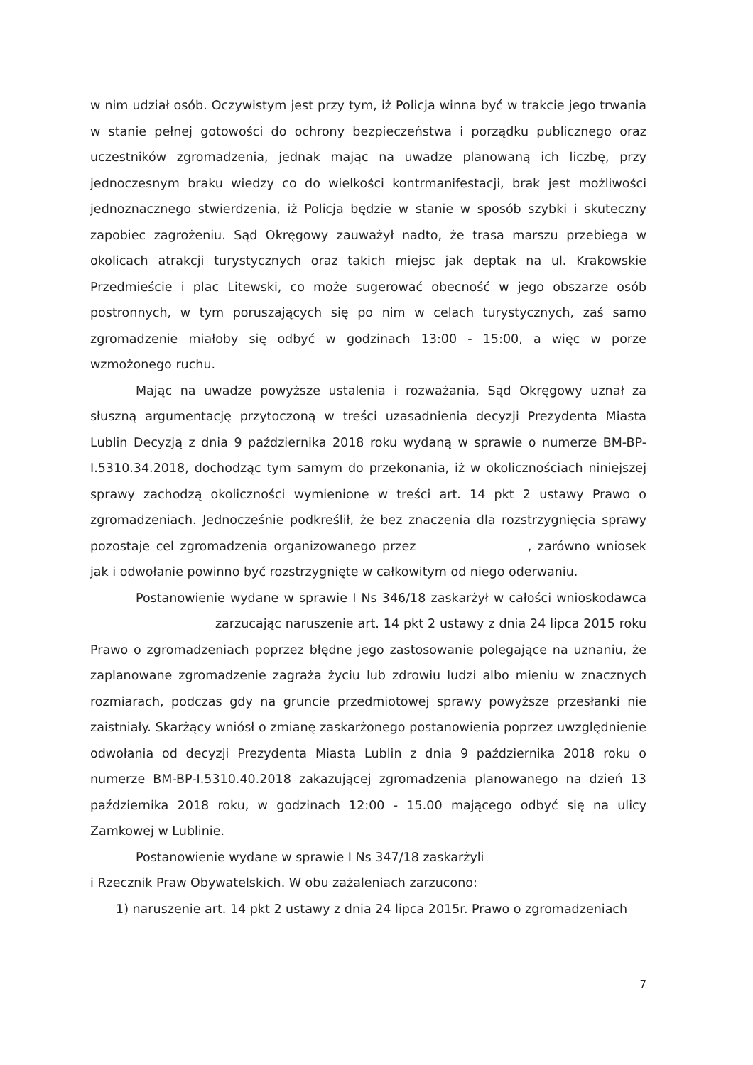w nim udział osób. Oczywistym jest przy tym, iż Policja winna być w trakcie jego trwania w stanie pełnej gotowości do ochrony bezpieczeństwa i porządku publicznego oraz uczestników zgromadzenia, jednak mając na uwadze planowaną ich liczbę, przy jednoczesnym braku wiedzy co do wielkości kontrmanifestacji, brak jest możliwości jednoznacznego stwierdzenia, iż Policja będzie w stanie w sposób szybki i skuteczny zapobiec zagrożeniu. Sąd Okręgowy zauważył nadto, że trasa marszu przebiega w okolicach atrakcji turystycznych oraz takich miejsc jak deptak na ul. Krakowskie Przedmieście i plac Litewski, co może sugerować obecność w jego obszarze osób postronnych, w tym poruszających się po nim w celach turystycznych, zaś samo zgromadzenie miałoby się odbyć w godzinach 13:00 - 15:00, a więc w porze wzmożonego ruchu.
Mając na uwadze powyższe ustalenia i rozważania, Sąd Okręgowy uznał za słuszną argumentację przytoczoną w treści uzasadnienia decyzji Prezydenta Miasta Lublin Decyzją z dnia 9 października 2018 roku wydaną w sprawie o numerze BM-BP-I.5310.34.2018, dochodząc tym samym do przekonania, iż w okolicznościach niniejszej sprawy zachodzą okoliczności wymienione w treści art. 14 pkt 2 ustawy Prawo o zgromadzeniach. Jednocześnie podkreślił, że bez znaczenia dla rozstrzygnięcia sprawy pozostaje cel zgromadzenia organizowanego przez , zarówno wniosek jak i odwołanie powinno być rozstrzygnięte w całkowitym od niego oderwaniu.
Postanowienie wydane w sprawie I Ns 346/18 zaskarżył w całości wnioskodawca zarzucając naruszenie art. 14 pkt 2 ustawy z dnia 24 lipca 2015 roku Prawo o zgromadzeniach poprzez błędne jego zastosowanie polegające na uznaniu, że zaplanowane zgromadzenie zagraża życiu lub zdrowiu ludzi albo mieniu w znacznych rozmiarach, podczas gdy na gruncie przedmiotowej sprawy powyższe przesłanki nie zaistniały. Skarżący wniósł o zmianę zaskarżonego postanowienia poprzez uwzględnienie odwołania od decyzji Prezydenta Miasta Lublin z dnia 9 października 2018 roku o numerze BM-BP-I.5310.40.2018 zakazującej zgromadzenia planowanego na dzień 13 października 2018 roku, w godzinach 12:00 - 15.00 mającego odbyć się na ulicy Zamkowej w Lublinie.
Postanowienie wydane w sprawie I Ns 347/18 zaskarżyli
i Rzecznik Praw Obywatelskich. W obu zażaleniach zarzucono:
1) naruszenie art. 14 pkt 2 ustawy z dnia 24 lipca 2015r. Prawo o zgromadzeniach
7